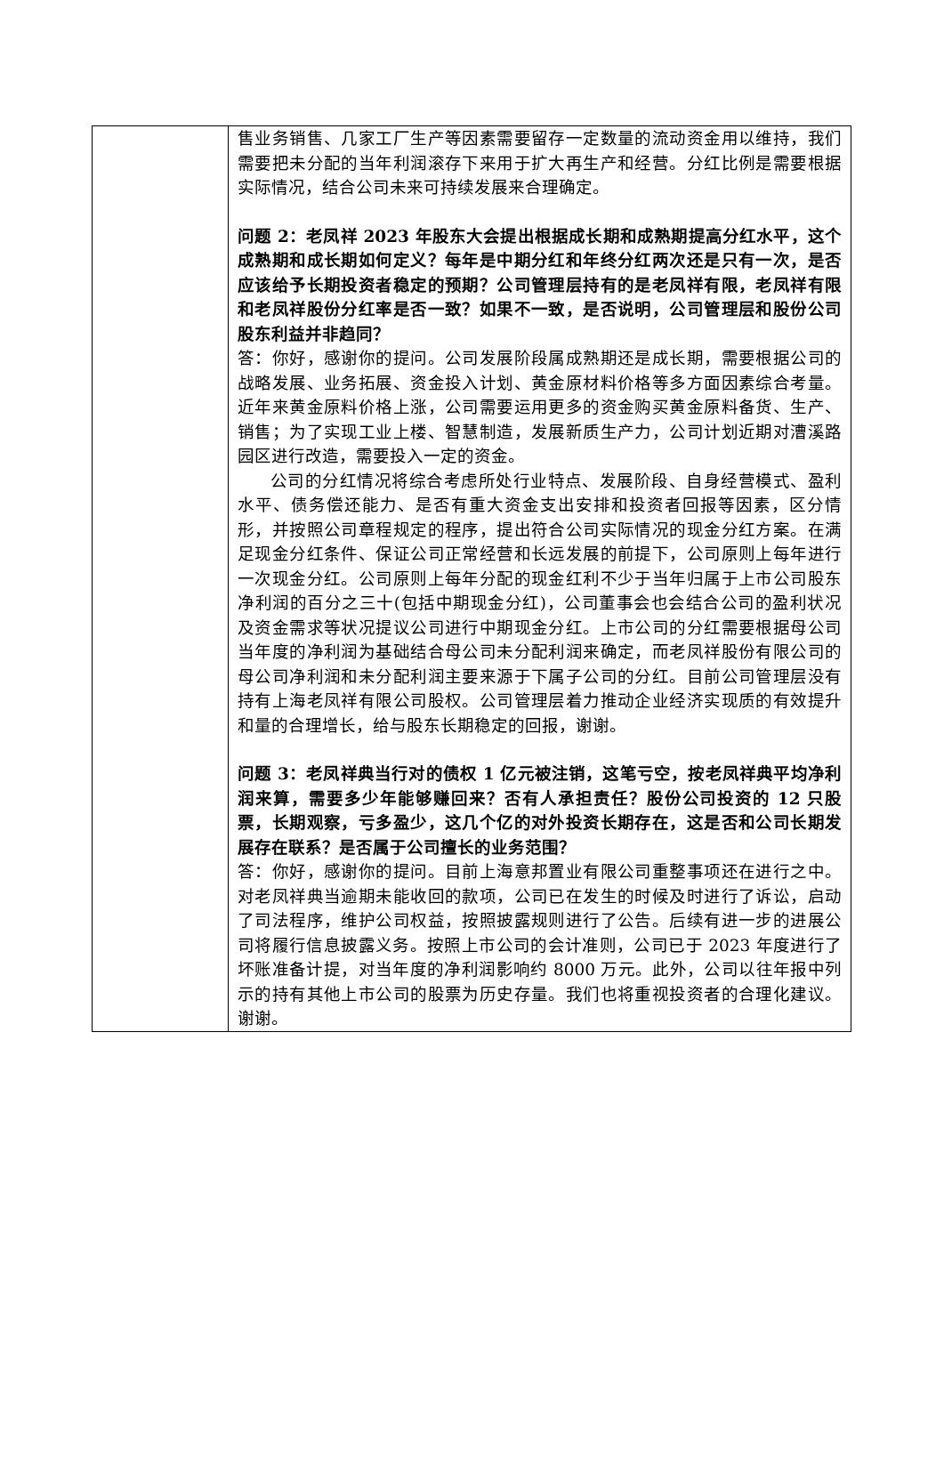| | 售业务销售、几家工厂生产等因素需要留存一定数量的流动资金用以维持，我们需要把未分配的当年利润滚存下来用于扩大再生产和经营。分红比例是需要根据实际情况，结合公司未来可持续发展来合理确定。 问题 2：老凤祥 2023 年股东大会提出根据成长期和成熟期提高分红水平，这个成熟期和成长期如何定义？每年是中期分红和年终分红两次还是只有一次，是否应该给予长期投资者稳定的预期？公司管理层持有的是老凤祥有限，老凤祥有限和老凤祥股份分红率是否一致？如果不一致，是否说明，公司管理层和股份公司股东利益并非趋同？ 答：你好，感谢你的提问。公司发展阶段属成熟期还是成长期，需要根据公司的战略发展、业务拓展、资金投入计划、黄金原材料价格等多方面因素综合考量。近年来黄金原料价格上涨，公司需要运用更多的资金购买黄金原料备货、生产、销售；为了实现工业上楼、智慧制造，发展新质生产力，公司计划近期对漕溪路园区进行改造，需要投入一定的资金。 公司的分红情况将综合考虑所处行业特点、发展阶段、自身经营模式、盈利水平、债务偿还能力、是否有重大资金支出安排和投资者回报等因素，区分情形，并按照公司章程规定的程序，提出符合公司实际情况的现金分红方案。在满足现金分红条件、保证公司正常经营和长远发展的前提下，公司原则上每年进行一次现金分红。公司原则上每年分配的现金红利不少于当年归属于上市公司股东净利润的百分之三十(包括中期现金分红)，公司董事会也会结合公司的盈利状况及资金需求等状况提议公司进行中期现金分红。上市公司的分红需要根据母公司当年度的净利润为基础结合母公司未分配利润来确定，而老凤祥股份有限公司的母公司净利润和未分配利润主要来源于下属子公司的分红。目前公司管理层没有持有上海老凤祥有限公司股权。公司管理层着力推动企业经济实现质的有效提升和量的合理增长，给与股东长期稳定的回报，谢谢。 问题 3：老凤祥典当行对的债权 1 亿元被注销，这笔亏空，按老凤祥典平均净利润来算，需要多少年能够赚回来？否有人承担责任？股份公司投资的 12 只股票，长期观察，亏多盈少，这几个亿的对外投资长期存在，这是否和公司长期发展存在联系？是否属于公司擅长的业务范围？ 答：你好，感谢你的提问。目前上海意邦置业有限公司重整事项还在进行之中。对老凤祥典当逾期未能收回的款项，公司已在发生的时候及时进行了诉讼，启动了司法程序，维护公司权益，按照披露规则进行了公告。后续有进一步的进展公司将履行信息披露义务。按照上市公司的会计准则，公司已于 2023 年度进行了坏账准备计提，对当年度的净利润影响约 8000 万元。此外，公司以往年报中列示的持有其他上市公司的股票为历史存量。我们也将重视投资者的合理化建议。谢谢。 |